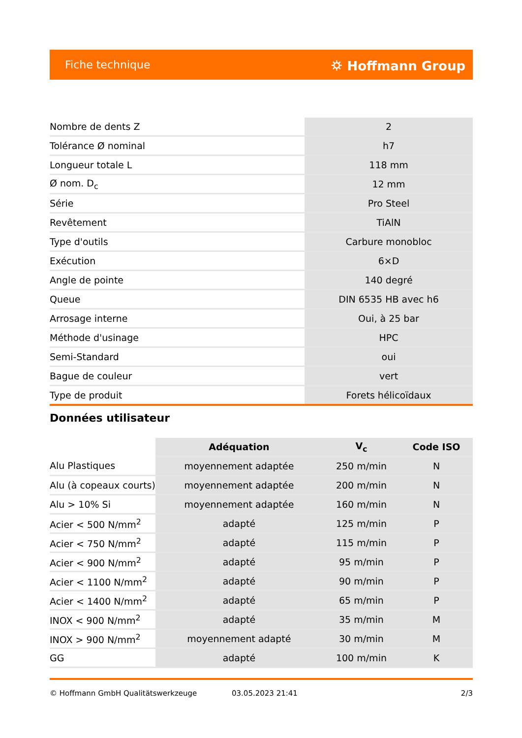Fiche technique ⛭ Hoffmann Group
| Nombre de dents Z | 2 |
| Tolérance Ø nominal | h7 |
| Longueur totale L | 118 mm |
| Ø nom. D<sub>c</sub> | 12 mm |
| Série | Pro Steel |
| Revêtement | TiAlN |
| Type d'outils | Carbure monobloc |
| Exécution | 6×D |
| Angle de pointe | 140 degré |
| Queue | DIN 6535 HB avec h6 |
| Arrosage interne | Oui, à 25 bar |
| Méthode d'usinage | HPC |
| Semi-Standard | oui |
| Bague de couleur | vert |
| Type de produit | Forets hélicoïdaux |
Données utilisateur
| | Adéquation | V<sub>c</sub> | Code ISO |
| --- | --- | --- | --- |
| Alu Plastiques | moyennement adaptée | 250 m/min | N |
| Alu (à copeaux courts) | moyennement adaptée | 200 m/min | N |
| Alu > 10% Si | moyennement adaptée | 160 m/min | N |
| Acier < 500 N/mm<sup>2</sup> | adapté | 125 m/min | P |
| Acier < 750 N/mm<sup>2</sup> | adapté | 115 m/min | P |
| Acier < 900 N/mm<sup>2</sup> | adapté | 95 m/min | P |
| Acier < 1100 N/mm<sup>2</sup> | adapté | 90 m/min | P |
| Acier < 1400 N/mm<sup>2</sup> | adapté | 65 m/min | P |
| INOX < 900 N/mm<sup>2</sup> | adapté | 35 m/min | M |
| INOX > 900 N/mm<sup>2</sup> | moyennement adapté | 30 m/min | M |
| GG | adapté | 100 m/min | K |
© Hoffmann GmbH Qualitätswerkzeuge 03.05.2023 21:41 2/3